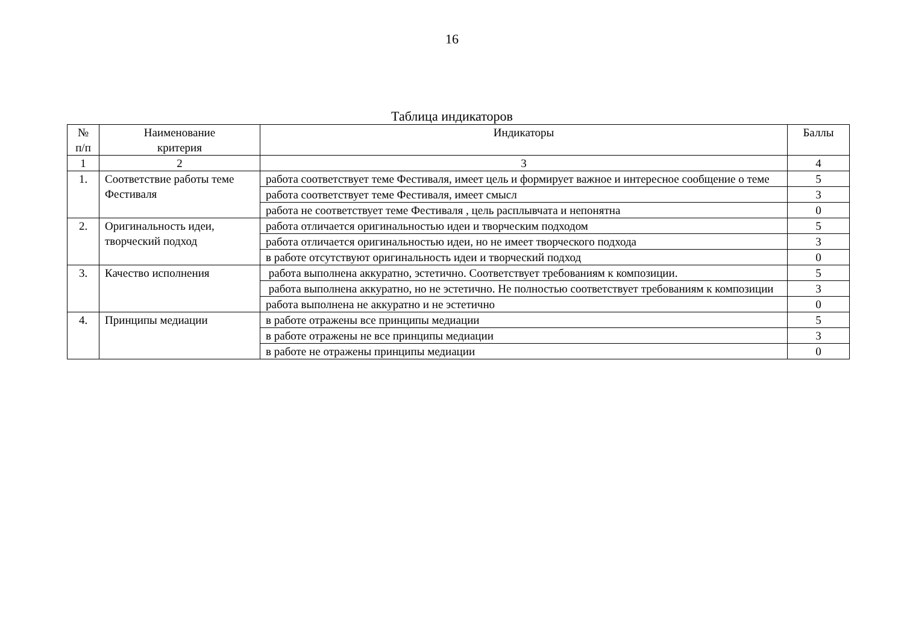16
Таблица индикаторов
| № п/п | Наименование критерия | Индикаторы | Баллы |
| --- | --- | --- | --- |
| 1 | 2 | 3 | 4 |
| 1. | Соответствие работы теме Фестиваля | работа соответствует теме Фестиваля, имеет цель и формирует важное и интересное сообщение о теме | 5 |
| | | работа соответствует теме Фестиваля, имеет смысл | 3 |
| | | работа не соответствует теме Фестиваля , цель расплывчата и непонятна | 0 |
| 2. | Оригинальность идеи, творческий подход | работа отличается оригинальностью идеи и творческим подходом | 5 |
| | | работа отличается оригинальностью идеи, но не имеет творческого подхода | 3 |
| | | в работе отсутствуют оригинальность идеи и творческий подход | 0 |
| 3. | Качество исполнения | работа выполнена аккуратно, эстетично. Соответствует требованиям к композиции. | 5 |
| | | работа выполнена аккуратно, но не эстетично. Не полностью соответствует требованиям к композиции | 3 |
| | | работа выполнена не аккуратно и не эстетично | 0 |
| 4. | Принципы медиации | в работе отражены все принципы медиации | 5 |
| | | в работе отражены не все принципы медиации | 3 |
| | | в работе не отражены принципы медиации | 0 |